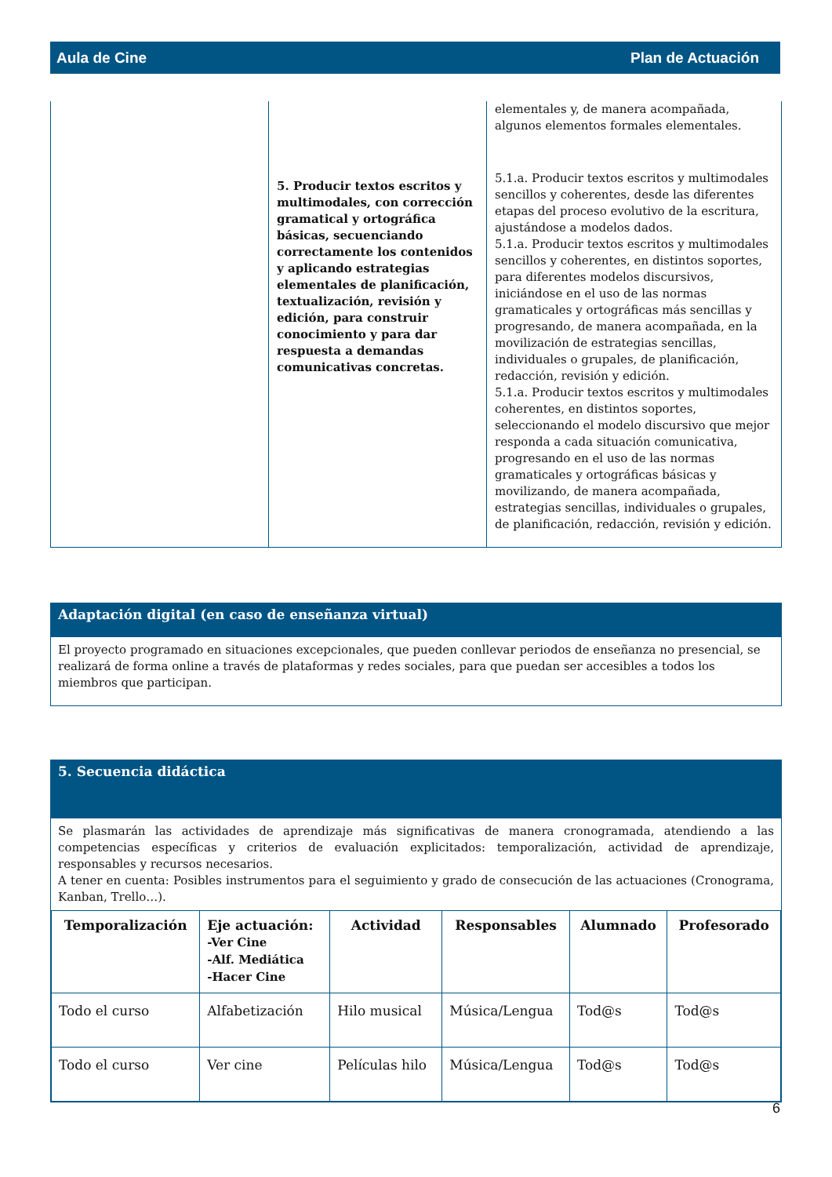Aula de Cine Plan de Actuación
| | 5. Producir textos escritos y multimodales, con corrección gramatical y ortográfica básicas, secuenciando correctamente los contenidos y aplicando estrategias elementales de planificación, textualización, revisión y edición, para construir conocimiento y para dar respuesta a demandas comunicativas concretas. | elementales y, de manera acompañada, algunos elementos formales elementales. 5.1.a. Producir textos escritos y multimodales sencillos y coherentes, desde las diferentes etapas del proceso evolutivo de la escritura, ajustándose a modelos dados. 5.1.a. Producir textos escritos y multimodales sencillos y coherentes, en distintos soportes, para diferentes modelos discursivos, iniciándose en el uso de las normas gramaticales y ortográficas más sencillas y progresando, de manera acompañada, en la movilización de estrategias sencillas, individuales o grupales, de planificación, redacción, revisión y edición. 5.1.a. Producir textos escritos y multimodales coherentes, en distintos soportes, seleccionando el modelo discursivo que mejor responda a cada situación comunicativa, progresando en el uso de las normas gramaticales y ortográficas básicas y movilizando, de manera acompañada, estrategias sencillas, individuales o grupales, de planificación, redacción, revisión y edición. |
Adaptación digital (en caso de enseñanza virtual)
El proyecto programado en situaciones excepcionales, que pueden conllevar periodos de enseñanza no presencial, se realizará de forma online a través de plataformas y redes sociales, para que puedan ser accesibles a todos los miembros que participan.
5. Secuencia didáctica
Se plasmarán las actividades de aprendizaje más significativas de manera cronogramada, atendiendo a las competencias específicas y criterios de evaluación explicitados: temporalización, actividad de aprendizaje, responsables y recursos necesarios.
A tener en cuenta: Posibles instrumentos para el seguimiento y grado de consecución de las actuaciones (Cronograma, Kanban, Trello…).
| Temporalización | Eje actuación: -Ver Cine -Alf. Mediática -Hacer Cine | Actividad | Responsables | Alumnado | Profesorado |
| --- | --- | --- | --- | --- | --- |
| Todo el curso | Alfabetización | Hilo musical | Música/Lengua | Tod@s | Tod@s |
| Todo el curso | Ver cine | Películas hilo | Música/Lengua | Tod@s | Tod@s |
6